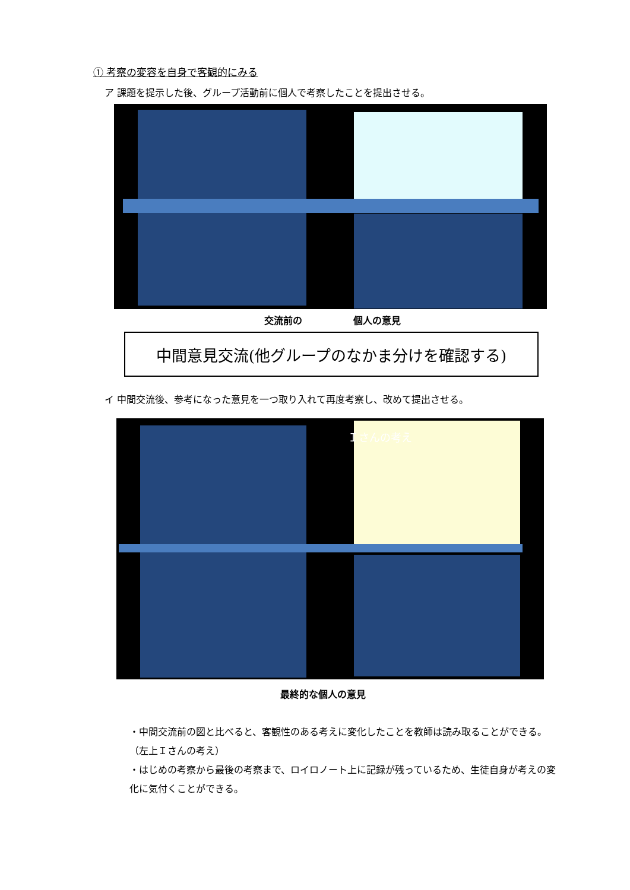① 考察の変容を自身で客観的にみる
ア 課題を提示した後、グループ活動前に個人で考察したことを提出させる。
交流前の 個人の意見
中間意見交流(他グループのなかま分けを確認する)
イ 中間交流後、参考になった意見を一つ取り入れて再度考察し、改めて提出させる。
Ｉさんの考え
最終的な個人の意見
・中間交流前の図と比べると、客観性のある考えに変化したことを教師は読み取ることができる。（左上Ｉさんの考え）
・はじめの考察から最後の考察まで、ロイロノート上に記録が残っているため、生徒自身が考えの変化に気付くことができる。